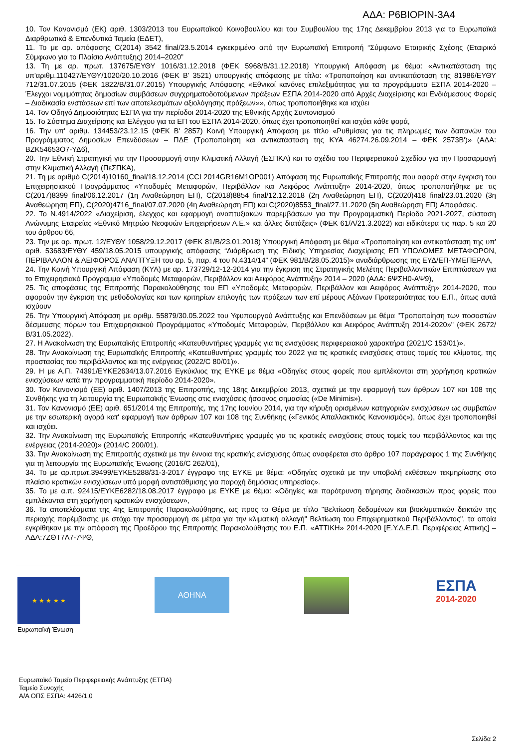ΑΔΑ: Ρ6ΒΙΟΡΙΝ-3Α4
10. Τον Κανονισμό (ΕΚ) αριθ. 1303/2013 του Ευρωπαϊκού Κοινοβουλίου και του Συμβουλίου της 17ης Δεκεμβρίου 2013 για τα Ευρωπαϊκά Διαρθρωτικά & Επενδυτικά Ταμεία (ΕΔΕΤ),
11. Το με αρ. απόφασης C(2014) 3542 final/23.5.2014 εγκεκριμένο από την Ευρωπαϊκή Επιτροπή “Σύμφωνο Εταιρικής Σχέσης (Εταιρικό Σύμφωνο για το Πλαίσιο Ανάπτυξης) 2014–2020”
13. Τη με αρ. πρωτ. 137675/ΕΥΘΥ 1016/31.12.2018 (ΦΕΚ 5968/Β/31.12.2018) Υπουργική Απόφαση με θέμα: «Αντικατάσταση της υπ'αριθμ.110427/ΕΥΘΥ/1020/20.10.2016 (ΦΕΚ Β' 3521) υπουργικής απόφασης με τίτλο: «Τροποποίηση και αντικατάσταση της 81986/ΕΥΘΥ 712/31.07.2015 (ΦΕΚ 1822/Β/31.07.2015) Υπουργικής Απόφασης «Εθνικοί κανόνες επιλεξιμότητας για τα προγράμματα ΕΣΠΑ 2014-2020 – Έλεγχοι νομιμότητας δημοσίων συμβάσεων συγχρηματοδοτούμενων πράξεων ΕΣΠΑ 2014-2020 από Αρχές Διαχείρισης και Ενδιάμεσους Φορείς – Διαδικασία ενστάσεων επί των αποτελεσμάτων αξιολόγησης πράξεων»», όπως τροποποιήθηκε και ισχύει
14. Τον Οδηγό Δημοσιότητας ΕΣΠΑ για την περίοδοι 2014-2020 της Εθνικής Αρχής Συντονισμού
15. Το Σύστημα Διαχείρισης και Ελέγχου για τα ΕΠ του ΕΣΠΑ 2014-2020, όπως έχει τροποποιηθεί και ισχύει κάθε φορά,
16. Την υπ' αριθμ. 134453/23.12.15 (ΦΕΚ Β' 2857) Κοινή Υπουργική Απόφαση με τίτλο «Ρυθμίσεις για τις πληρωμές των δαπανών του Προγράμματος Δημοσίων Επενδύσεων – ΠΔΕ (Τροποποίηση και αντικατάσταση της ΚΥΑ 46274.26.09.2014 – ΦΕΚ 2573Β')» (ΑΔΑ: ΒΖΚ54653Ο7-ΥΔ6),
20. Την Εθνική Στρατηγική για την Προσαρμογή στην Κλιματική Αλλαγή (ΕΣΠΚΑ) και το σχέδιο του Περιφερειακού Σχεδίου για την Προσαρμογή στην Κλιματική Αλλαγή (ΠεΣΠΚΑ),
21. Τη με αριθμό C(2014)10160_final/18.12.2014 (CCI 2014GR16M1OP001) Απόφαση της Ευρωπαϊκής Επιτροπής που αφορά στην έγκριση του Επιχειρησιακού Προγράμματος «Υποδομές Μεταφορών, Περιβάλλον και Αειφόρος Ανάπτυξη» 2014-2020, όπως τροποποιήθηκε με τις C(2017)8399_final/06.12.2017 (1η Αναθεώρηση ΕΠ), C(2018)8854_final/12.12.2018 (2η Αναθεώρηση ΕΠ), C(2020)418_final/23.01.2020 (3η Αναθεώρηση ΕΠ), C(2020)4716_final/07.07.2020 (4η Αναθεώρηση ΕΠ) και C(2020)8553_final/27.11.2020 (5η Αναθεώρηση ΕΠ) Αποφάσεις.
22. Το Ν.4914/2022 «Διαχείριση, έλεγχος και εφαρμογή αναπτυξιακών παρεμβάσεων για την Προγραμματική Περίοδο 2021-2027, σύσταση Ανώνυμης Εταιρείας «Εθνικό Μητρώο Νεοφυών Επιχειρήσεων Α.Ε.» και άλλες διατάξεις» (ΦΕΚ 61/Α/21.3.2022) και ειδικότερα τις παρ. 5 και 20 του άρθρου 66,
23. Την με αρ. πρωτ. 12/ΕΥΘΥ 1058/29.12.2017 (ΦΕΚ 81/Β/23.01.2018) Υπουργική Απόφαση με θέμα «Τροποποίηση και αντικατάσταση της υπ' αριθ. 53683/ΕΥΘΥ 459/18.05.2015 υπουργικής απόφασης “Διάρθρωση της Ειδικής Υπηρεσίας Διαχείρισης ΕΠ ΥΠΟΔΟΜΕΣ ΜΕΤΑΦΟΡΩΝ, ΠΕΡΙΒΑΛΛΟΝ & ΑΕΙΦΟΡΟΣ ΑΝΑΠΤΥΞΗ του αρ. 5, παρ. 4 του Ν.4314/14” (ΦΕΚ 981/Β/28.05.2015)» αναδιάρθρωσης της ΕΥΔ/ΕΠ-ΥΜΕΠΕΡΑΑ,
24. Την Κοινή Υπουργική Απόφαση (ΚΥΑ) με αρ. 173729/12-12-2014 για την έγκριση της Στρατηγικής Μελέτης Περιβαλλοντικών Επιπτώσεων για το Επιχειρησιακό Πρόγραμμα «Υποδομές Μεταφορών, Περιβάλλον και Αειφόρος Ανάπτυξη» 2014 – 2020 (ΑΔΑ: 6ΨΣΗ0-ΑΨ9),
25. Τις αποφάσεις της Επιτροπής Παρακολούθησης του ΕΠ «Υποδομές Μεταφορών, Περιβάλλον και Αειφόρος Ανάπτυξη» 2014-2020, που αφορούν την έγκριση της μεθοδολογίας και των κριτηρίων επιλογής των πράξεων των επί μέρους Αξόνων Προτεραιότητας του Ε.Π., όπως αυτά ισχύουν
26. Την Υπουργική Απόφαση με αριθμ. 55879/30.05.2022 του Υφυπουργού Ανάπτυξης και Επενδύσεων με θέμα "Τροποποίηση των ποσοστών δέσμευσης πόρων του Επιχειρησιακού Προγράμματος «Υποδομές Μεταφορών, Περιβάλλον και Αειφόρος Ανάπτυξη 2014-2020»" (ΦΕΚ 2672/Β/31.05.2022).
27. Η Ανακοίνωση της Ευρωπαϊκής Επιτροπής «Κατευθυντήριες γραμμές για τις ενισχύσεις περιφερειακού χαρακτήρα (2021/C 153/01)».
28. Την Ανακοίνωση της Ευρωπαϊκής Επιτροπής «Κατευθυντήριες γραμμές του 2022 για τις κρατικές ενισχύσεις στους τομείς του κλίματος, της προστασίας του περιβάλλοντος και της ενέργειας (2022/C 80/01)».
29. Η με Α.Π. 74391/ΕΥΚΕ2634/13.07.2016 Εγκύκλιος της ΕΥΚΕ με θέμα «Οδηγίες στους φορείς που εμπλέκονται στη χορήγηση κρατικών ενισχύσεων κατά την προγραμματική περίοδο 2014-2020».
30. Τον Κανονισμό (ΕΕ) αριθ. 1407/2013 της Επιτροπής, της 18ης Δεκεμβρίου 2013, σχετικά με την εφαρμογή των άρθρων 107 και 108 της Συνθήκης για τη λειτουργία της Ευρωπαϊκής Ένωσης στις ενισχύσεις ήσσονος σημασίας («De Minimis»).
31. Τον Κανονισμό (ΕΕ) αριθ. 651/2014 της Επιτροπής, της 17ης Ιουνίου 2014, για την κήρυξη ορισμένων κατηγοριών ενισχύσεων ως συμβατών με την εσωτερική αγορά κατ' εφαρμογή των άρθρων 107 και 108 της Συνθήκης («Γενικός Απαλλακτικός Κανονισμός»), όπως έχει τροποποιηθεί και ισχύει.
32. Την Ανακοίνωση της Ευρωπαϊκής Επιτροπής «Κατευθυντήριες γραμμές για τις κρατικές ενισχύσεις στους τομείς του περιβάλλοντος και της ενέργειας (2014-2020)» (2014/C 200/01).
33. Την Ανακοίνωση της Επιτροπής σχετικά με την έννοια της κρατικής ενίσχυσης όπως αναφέρεται στο άρθρο 107 παράγραφος 1 της Συνθήκης για τη λειτουργία της Ευρωπαϊκής Ένωσης (2016/C 262/01),
34. Το με αρ.πρωτ.39499/ΕΥΚΕ5288/31-3-2017 έγγραφο της ΕΥΚΕ με θέμα: «Οδηγίες σχετικά με την υποβολή εκθέσεων τεκμηρίωσης στο πλαίσιο κρατικών ενισχύσεων υπό μορφή αντιστάθμισης για παροχή δημόσιας υπηρεσίας».
35. Το με α.π. 92415/ΕΥΚΕ6282/18.08.2017 έγγραφο με ΕΥΚΕ με θέμα: «Οδηγίες και παρότρυνση τήρησης διαδικασιών προς φορείς που εμπλέκονται στη χορήγηση κρατικών ενισχύσεων»,
36. Τα αποτελέσματα της 4ης Επιτροπής Παρακολούθησης, ως προς το Θέμα με τίτλο "Βελτίωση δεδομένων και βιοκλιματικών δεικτών της περιοχής παρέμβασης με στόχο την προσαρμογή σε μέτρα για την κλιματική αλλαγή" Βελτίωση του Επιχειρηματικού Περιβάλλοντος", τα οποία εγκρίθηκαν με την απόφαση της Προέδρου της Επιτροπής Παρακολούθησης του Ε.Π. «ΑΤΤΙΚΗ» 2014-2020 [Ε.Υ.Δ.Ε.Π. Περιφέρειας Αττικής] – ΑΔΑ:7ΖΘΤ7Λ7-7ΨΘ,
★ ★ ★ ★ ★
Ευρωπαϊκή Ένωση
ΑΘΗΝΑ
ΕΣΠΑ
2014-2020
Ευρωπαϊκό Ταμείο Περιφερειακής Ανάπτυξης (ΕΤΠΑ)
Ταμείο Συνοχής
Α/Α ΟΠΣ ΕΣΠΑ: 4426/1.0
Σελίδα 2